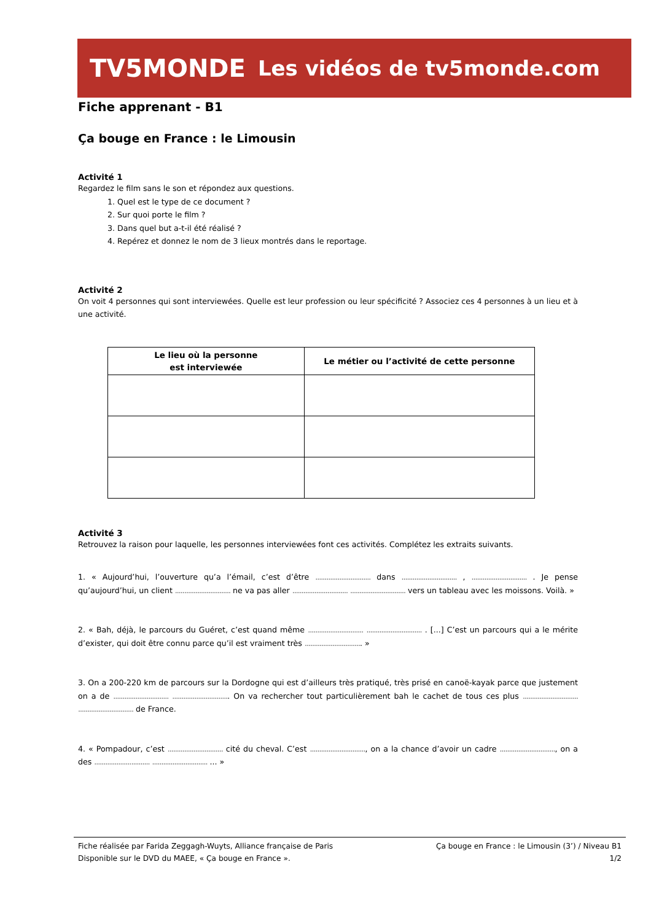TV5MONDE Les vidéos de tv5monde.com
Fiche apprenant - B1
Ça bouge en France : le Limousin
Activité 1
Regardez le film sans le son et répondez aux questions.
1. Quel est le type de ce document ?
2. Sur quoi porte le film ?
3. Dans quel but a-t-il été réalisé ?
4. Repérez et donnez le nom de 3 lieux montrés dans le reportage.
Activité 2
On voit 4 personnes qui sont interviewées. Quelle est leur profession ou leur spécificité ? Associez ces 4 personnes à un lieu et à une activité.
| Le lieu où la personne est interviewée | Le métier ou l’activité de cette personne |
| --- | --- |
Activité 3
Retrouvez la raison pour laquelle, les personnes interviewées font ces activités. Complétez les extraits suivants.
1. « Aujourd’hui, l’ouverture qu’a l’émail, c’est d’être .............................. dans .............................. , .............................. . Je pense qu’aujourd’hui, un client .............................. ne va pas aller .............................. .............................. vers un tableau avec les moissons. Voilà. »
2. « Bah, déjà, le parcours du Guéret, c’est quand même .............................. .............................. . [...] C’est un parcours qui a le mérite d’exister, qui doit être connu parce qu’il est vraiment très ............................... »
3. On a 200-220 km de parcours sur la Dordogne qui est d’ailleurs très pratiqué, très prisé en canoë-kayak parce que justement on a de .............................. ............................... On va rechercher tout particulièrement bah le cachet de tous ces plus .............................. .............................. de France.
4. « Pompadour, c’est .............................. cité du cheval. C’est .............................., on a la chance d’avoir un cadre .............................., on a des .............................. .............................. ... »
Fiche réalisée par Farida Zeggagh-Wuyts, Alliance française de Paris
Disponible sur le DVD du MAEE, « Ça bouge en France ».
Ça bouge en France : le Limousin (3’) / Niveau B1
1/2